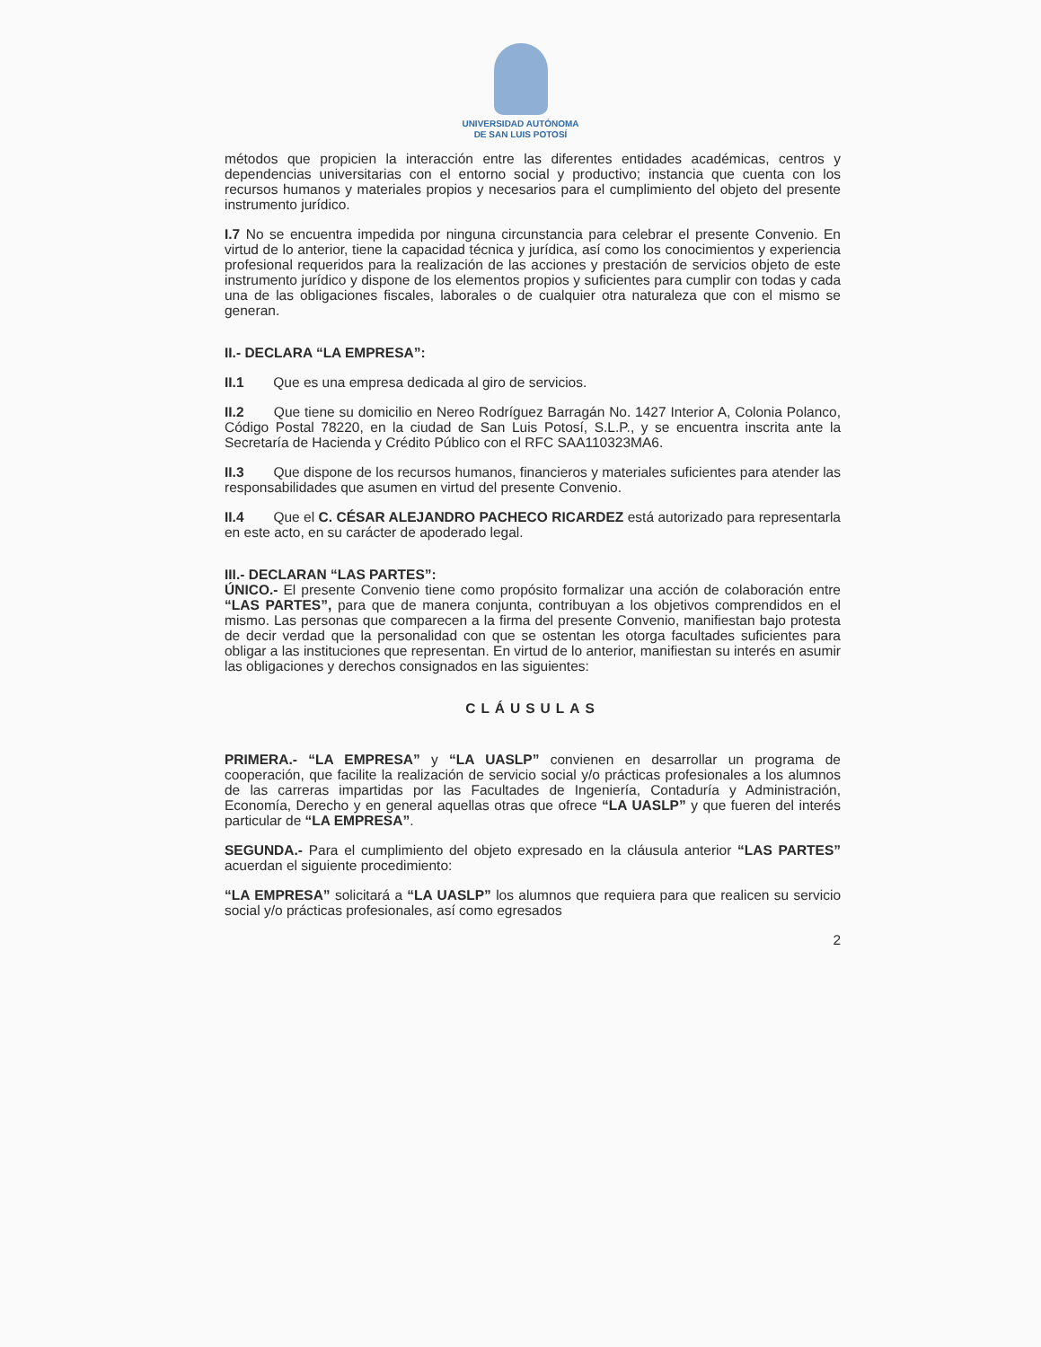UNIVERSIDAD AUTÓNOMA
DE SAN LUIS POTOSÍ
métodos que propicien la interacción entre las diferentes entidades académicas, centros y dependencias universitarias con el entorno social y productivo; instancia que cuenta con los recursos humanos y materiales propios y necesarios para el cumplimiento del objeto del presente instrumento jurídico.
I.7 No se encuentra impedida por ninguna circunstancia para celebrar el presente Convenio. En virtud de lo anterior, tiene la capacidad técnica y jurídica, así como los conocimientos y experiencia profesional requeridos para la realización de las acciones y prestación de servicios objeto de este instrumento jurídico y dispone de los elementos propios y suficientes para cumplir con todas y cada una de las obligaciones fiscales, laborales o de cualquier otra naturaleza que con el mismo se generan.
II.- DECLARA “LA EMPRESA”:
II.1 Que es una empresa dedicada al giro de servicios.
II.2 Que tiene su domicilio en Nereo Rodríguez Barragán No. 1427 Interior A, Colonia Polanco, Código Postal 78220, en la ciudad de San Luis Potosí, S.L.P., y se encuentra inscrita ante la Secretaría de Hacienda y Crédito Público con el RFC SAA110323MA6.
II.3 Que dispone de los recursos humanos, financieros y materiales suficientes para atender las responsabilidades que asumen en virtud del presente Convenio.
II.4 Que el C. CÉSAR ALEJANDRO PACHECO RICARDEZ está autorizado para representarla en este acto, en su carácter de apoderado legal.
III.- DECLARAN “LAS PARTES”:
ÚNICO.- El presente Convenio tiene como propósito formalizar una acción de colaboración entre “LAS PARTES”, para que de manera conjunta, contribuyan a los objetivos comprendidos en el mismo. Las personas que comparecen a la firma del presente Convenio, manifiestan bajo protesta de decir verdad que la personalidad con que se ostentan les otorga facultades suficientes para obligar a las instituciones que representan. En virtud de lo anterior, manifiestan su interés en asumir las obligaciones y derechos consignados en las siguientes:
CLÁUSULAS
PRIMERA.- “LA EMPRESA” y “LA UASLP” convienen en desarrollar un programa de cooperación, que facilite la realización de servicio social y/o prácticas profesionales a los alumnos de las carreras impartidas por las Facultades de Ingeniería, Contaduría y Administración, Economía, Derecho y en general aquellas otras que ofrece “LA UASLP” y que fueren del interés particular de “LA EMPRESA”.
SEGUNDA.- Para el cumplimiento del objeto expresado en la cláusula anterior “LAS PARTES” acuerdan el siguiente procedimiento:
“LA EMPRESA” solicitará a “LA UASLP” los alumnos que requiera para que realicen su servicio social y/o prácticas profesionales, así como egresados
2